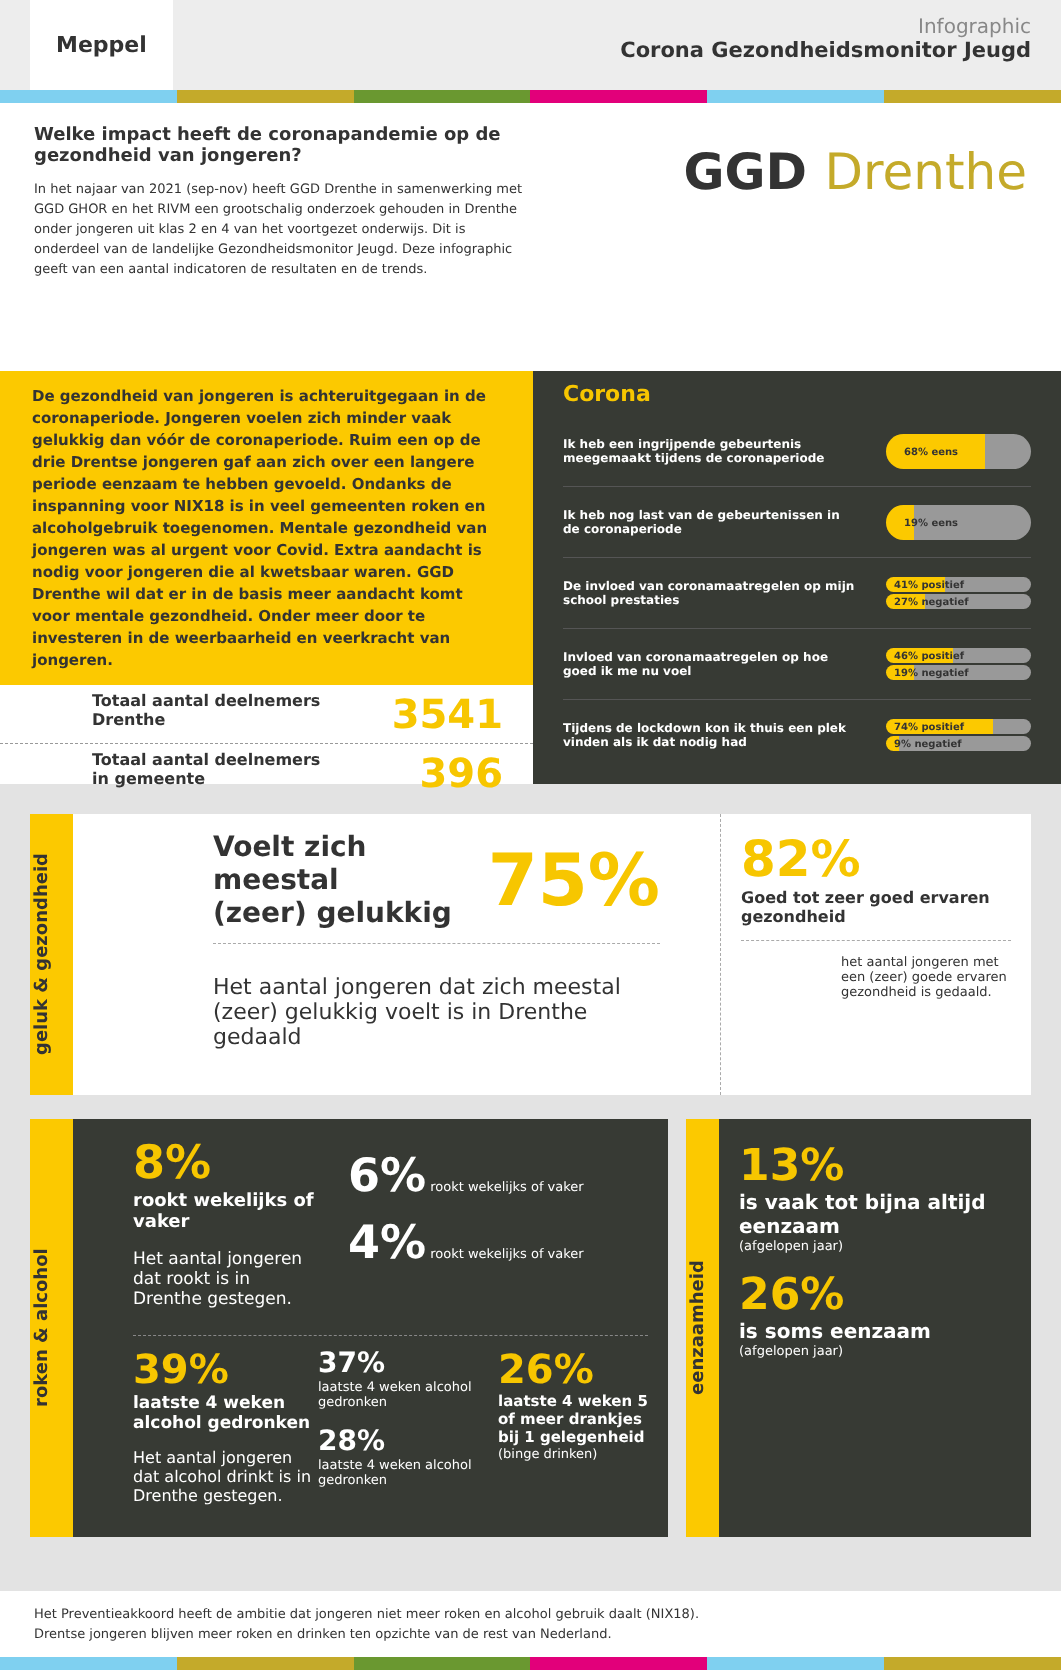Meppel
Infographic
Corona Gezondheidsmonitor Jeugd
Welke impact heeft de coronapandemie op de gezondheid van jongeren?
In het najaar van 2021 (sep-nov) heeft GGD Drenthe in samenwerking met GGD GHOR en het RIVM een grootschalig onderzoek gehouden in Drenthe onder jongeren uit klas 2 en 4 van het voortgezet onderwijs. Dit is onderdeel van de landelijke Gezondheidsmonitor Jeugd. Deze infographic geeft van een aantal indicatoren de resultaten en de trends.
GGD Drenthe
De gezondheid van jongeren is achteruitgegaan in de coronaperiode. Jongeren voelen zich minder vaak gelukkig dan vóór de coronaperiode. Ruim een op de drie Drentse jongeren gaf aan zich over een langere periode eenzaam te hebben gevoeld. Ondanks de inspanning voor NIX18 is in veel gemeenten roken en alcoholgebruik toegenomen. Mentale gezondheid van jongeren was al urgent voor Covid. Extra aandacht is nodig voor jongeren die al kwetsbaar waren. GGD Drenthe wil dat er in de basis meer aandacht komt voor mentale gezondheid. Onder meer door te investeren in de weerbaarheid en veerkracht van jongeren.
Totaal aantal deelnemers
Drenthe 3541
Totaal aantal deelnemers
in gemeente 396
Corona
Ik heb een ingrijpende gebeurtenis
meegemaakt tijdens de coronaperiode
68% eens
Ik heb nog last van de gebeurtenissen in
de coronaperiode
19% eens
De invloed van coronamaatregelen op mijn
school prestaties
41% positief
27% negatief
Invloed van coronamaatregelen op hoe
goed ik me nu voel
46% positief
19% negatief
Tijdens de lockdown kon ik thuis een plek
vinden als ik dat nodig had
74% positief
9% negatief
geluk & gezondheid
Voelt zich meestal
(zeer) gelukkig 75%
Het aantal jongeren dat zich meestal (zeer) gelukkig voelt is in Drenthe gedaald
82%
Goed tot zeer goed ervaren gezondheid
het aantal jongeren met een (zeer) goede ervaren gezondheid is gedaald.
roken & alcohol
8%
rookt wekelijks of vaker
Het aantal jongeren dat rookt is in Drenthe gestegen.
6% rookt wekelijks of vaker
4% rookt wekelijks of vaker
39%
laatste 4 weken alcohol gedronken
Het aantal jongeren dat alcohol drinkt is in Drenthe gestegen.
37%
laatste 4 weken alcohol gedronken
28%
laatste 4 weken alcohol gedronken
26%
laatste 4 weken 5 of meer drankjes bij 1 gelegenheid (binge drinken)
eenzaamheid
13%
is vaak tot bijna altijd eenzaam
(afgelopen jaar)
26%
is soms eenzaam
(afgelopen jaar)
Het Preventieakkoord heeft de ambitie dat jongeren niet meer roken en alcohol gebruik daalt (NIX18).
Drentse jongeren blijven meer roken en drinken ten opzichte van de rest van Nederland.